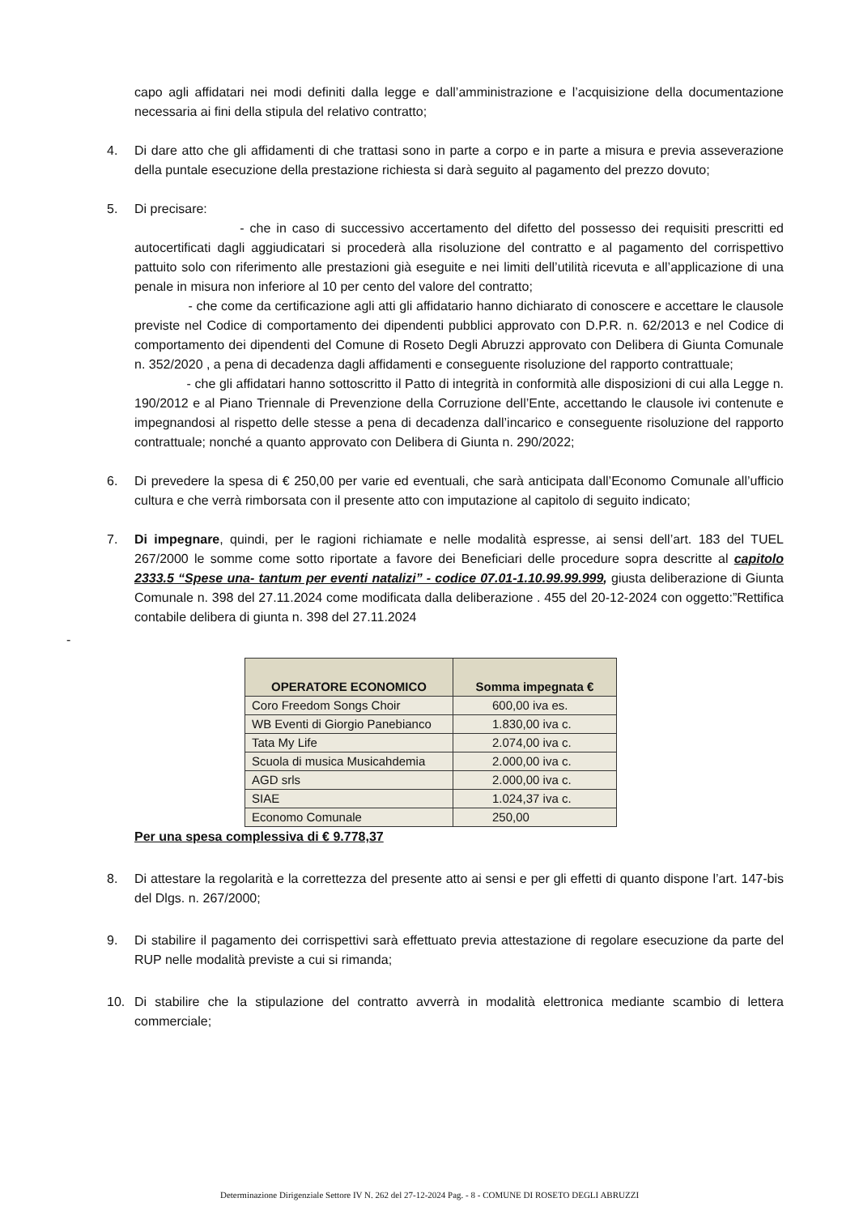capo agli affidatari nei modi definiti dalla legge e dall’amministrazione e l’acquisizione della documentazione necessaria ai fini della stipula del relativo contratto;
4. Di dare atto che gli affidamenti di che trattasi sono in parte a corpo e in parte a misura e previa asseverazione della puntale esecuzione della prestazione richiesta si darà seguito al pagamento del prezzo dovuto;
5. Di precisare:
- che in caso di successivo accertamento del difetto del possesso dei requisiti prescritti ed autocertificati dagli aggiudicatari si procederà alla risoluzione del contratto e al pagamento del corrispettivo pattuito solo con riferimento alle prestazioni già eseguite e nei limiti dell’utilità ricevuta e all’applicazione di una penale in misura non inferiore al 10 per cento del valore del contratto;
- che come da certificazione agli atti gli affidatario hanno dichiarato di conoscere e accettare le clausole previste nel Codice di comportamento dei dipendenti pubblici approvato con D.P.R. n. 62/2013 e nel Codice di comportamento dei dipendenti del Comune di Roseto Degli Abruzzi approvato con Delibera di Giunta Comunale n. 352/2020 , a pena di decadenza dagli affidamenti e conseguente risoluzione del rapporto contrattuale;
- che gli affidatari hanno sottoscritto il Patto di integrità in conformità alle disposizioni di cui alla Legge n. 190/2012 e al Piano Triennale di Prevenzione della Corruzione dell’Ente, accettando le clausole ivi contenute e impegnandosi al rispetto delle stesse a pena di decadenza dall’incarico e conseguente risoluzione del rapporto contrattuale; nonché a quanto approvato con Delibera di Giunta n. 290/2022;
6. Di prevedere la spesa di € 250,00 per varie ed eventuali, che sarà anticipata dall’Economo Comunale all’ufficio cultura e che verrà rimborsata con il presente atto con imputazione al capitolo di seguito indicato;
7. Di impegnare, quindi, per le ragioni richiamate e nelle modalità espresse, ai sensi dell’art. 183 del TUEL 267/2000 le somme come sotto riportate a favore dei Beneficiari delle procedure sopra descritte al capitolo 2333.5 “Spese una- tantum per eventi natalizi” - codice 07.01-1.10.99.99.999, giusta deliberazione di Giunta Comunale n. 398 del 27.11.2024 come modificata dalla deliberazione . 455 del 20-12-2024 con oggetto:”Rettifica contabile delibera di giunta n. 398 del 27.11.2024
-
| OPERATORE ECONOMICO | Somma impegnata € |
| --- | --- |
| Coro Freedom Songs Choir | 600,00 iva es. |
| WB Eventi di Giorgio Panebianco | 1.830,00 iva c. |
| Tata My Life | 2.074,00 iva c. |
| Scuola di musica Musicahdemia | 2.000,00 iva c. |
| AGD srls | 2.000,00 iva c. |
| SIAE | 1.024,37 iva c. |
| Economo Comunale | 250,00 |
Per una spesa complessiva di € 9.778,37
8. Di attestare la regolarità e la correttezza del presente atto ai sensi e per gli effetti di quanto dispone l’art. 147-bis del Dlgs. n. 267/2000;
9. Di stabilire il pagamento dei corrispettivi sarà effettuato previa attestazione di regolare esecuzione da parte del RUP nelle modalità previste a cui si rimanda;
10. Di stabilire che la stipulazione del contratto avverrà in modalità elettronica mediante scambio di lettera commerciale;
Determinazione Dirigenziale Settore IV N. 262 del 27-12-2024 Pag. - 8 - COMUNE DI ROSETO DEGLI ABRUZZI